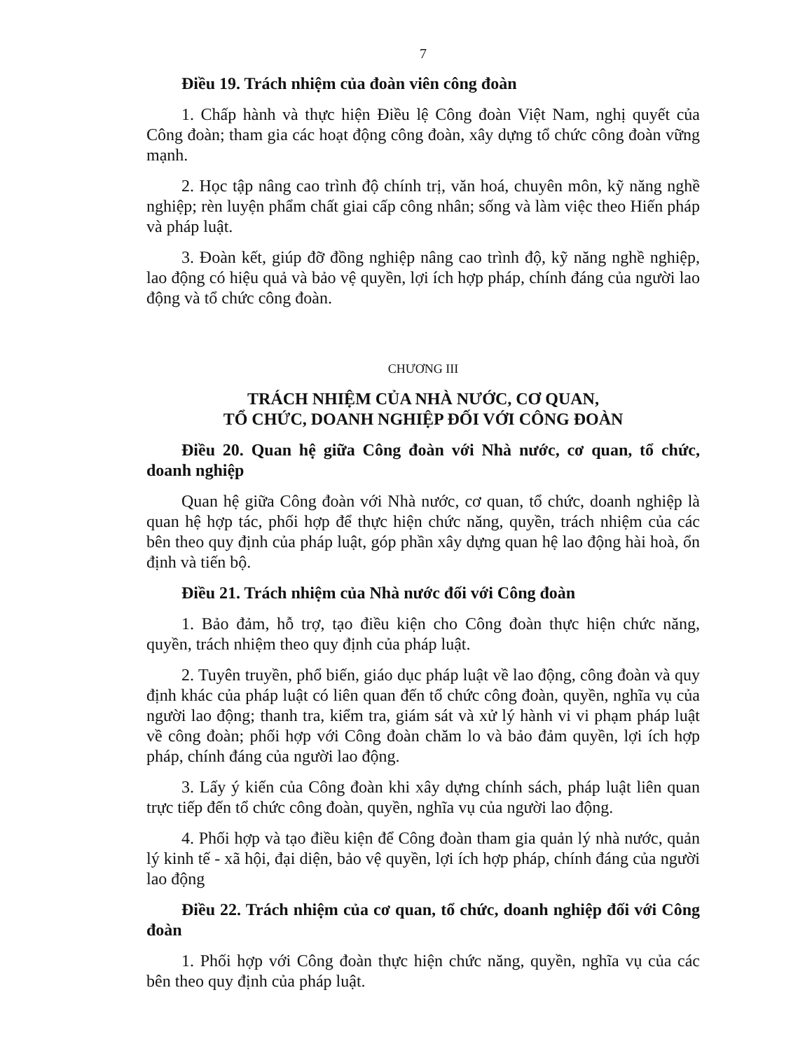7
Điều 19. Trách nhiệm của đoàn viên công đoàn
1. Chấp hành và thực hiện Điều lệ Công đoàn Việt Nam, nghị quyết của Công đoàn; tham gia các hoạt động công đoàn, xây dựng tổ chức công đoàn vững mạnh.
2. Học tập nâng cao trình độ chính trị, văn hoá, chuyên môn, kỹ năng nghề nghiệp; rèn luyện phẩm chất giai cấp công nhân; sống và làm việc theo Hiến pháp và pháp luật.
3. Đoàn kết, giúp đỡ đồng nghiệp nâng cao trình độ, kỹ năng nghề nghiệp, lao động có hiệu quả và bảo vệ quyền, lợi ích hợp pháp, chính đáng của người lao động và tổ chức công đoàn.
CHƯƠNG III
TRÁCH NHIỆM CỦA NHÀ NƯỚC, CƠ QUAN,
TỔ CHỨC, DOANH NGHIỆP ĐỐI VỚI CÔNG ĐOÀN
Điều 20. Quan hệ giữa Công đoàn với Nhà nước, cơ quan, tổ chức, doanh nghiệp
Quan hệ giữa Công đoàn với Nhà nước, cơ quan, tổ chức, doanh nghiệp là quan hệ hợp tác, phối hợp để thực hiện chức năng, quyền, trách nhiệm của các bên theo quy định của pháp luật, góp phần xây dựng quan hệ lao động hài hoà, ổn định và tiến bộ.
Điều 21. Trách nhiệm của Nhà nước đối với Công đoàn
1. Bảo đảm, hỗ trợ, tạo điều kiện cho Công đoàn thực hiện chức năng, quyền, trách nhiệm theo quy định của pháp luật.
2. Tuyên truyền, phổ biến, giáo dục pháp luật về lao động, công đoàn và quy định khác của pháp luật có liên quan đến tổ chức công đoàn, quyền, nghĩa vụ của người lao động; thanh tra, kiểm tra, giám sát và xử lý hành vi vi phạm pháp luật về công đoàn; phối hợp với Công đoàn chăm lo và bảo đảm quyền, lợi ích hợp pháp, chính đáng của người lao động.
3. Lấy ý kiến của Công đoàn khi xây dựng chính sách, pháp luật liên quan trực tiếp đến tổ chức công đoàn, quyền, nghĩa vụ của người lao động.
4. Phối hợp và tạo điều kiện để Công đoàn tham gia quản lý nhà nước, quản lý kinh tế - xã hội, đại diện, bảo vệ quyền, lợi ích hợp pháp, chính đáng của người lao động
Điều 22. Trách nhiệm của cơ quan, tổ chức, doanh nghiệp đối với Công đoàn
1. Phối hợp với Công đoàn thực hiện chức năng, quyền, nghĩa vụ của các bên theo quy định của pháp luật.